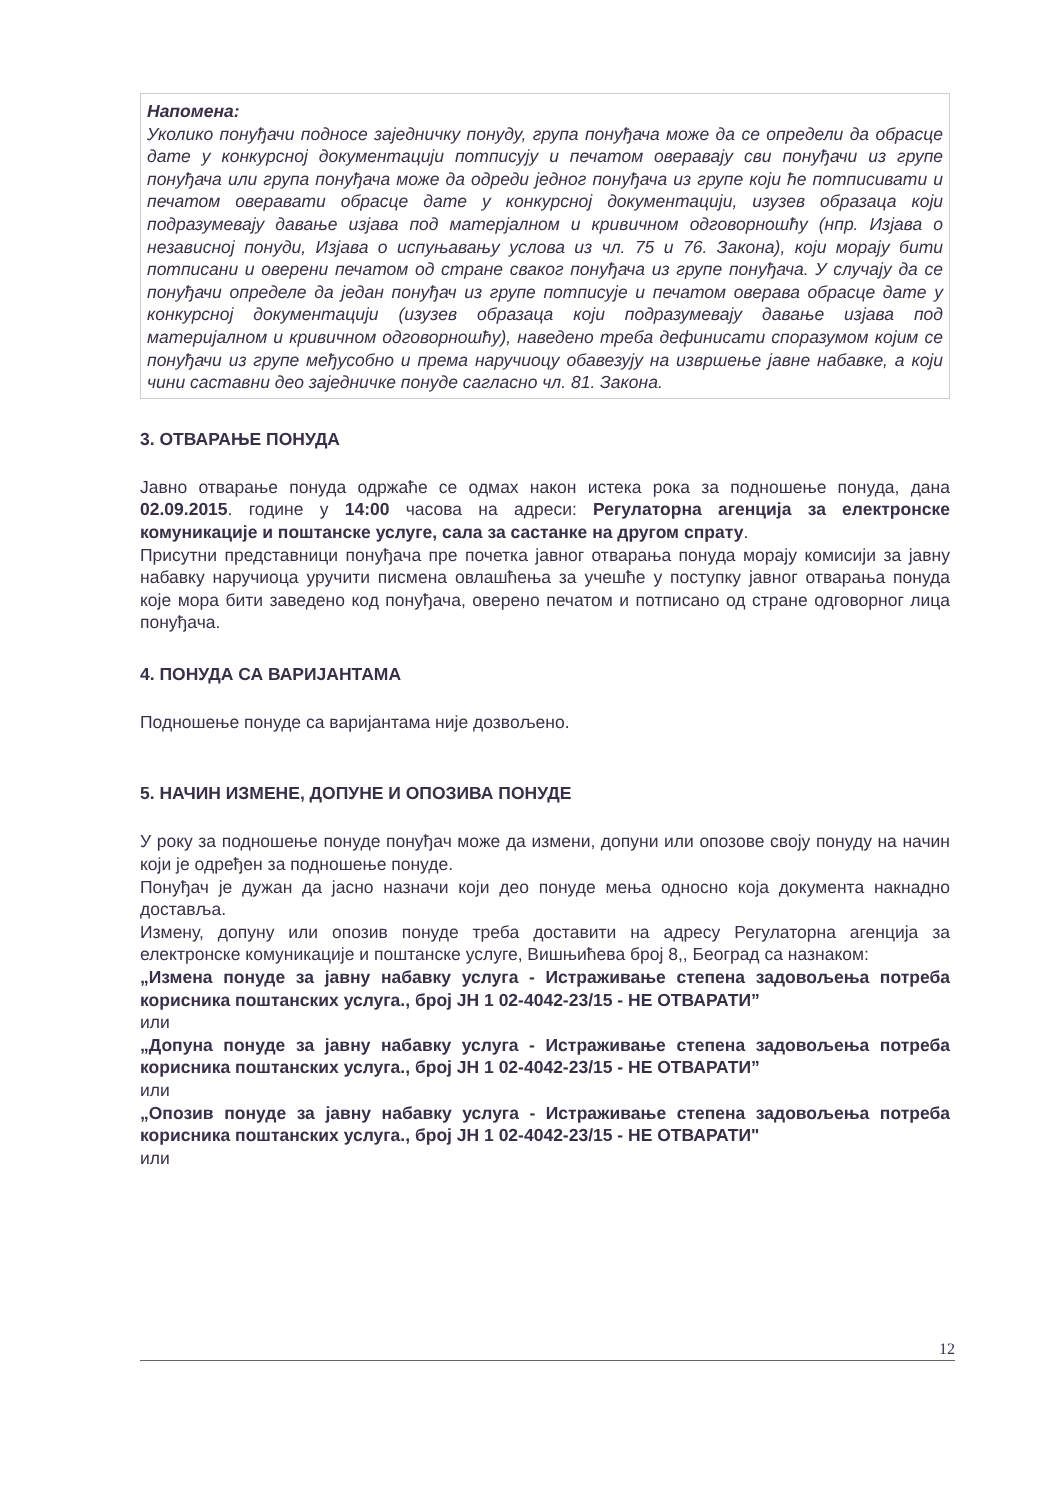Напомена:
Уколико понуђачи подносе заједничку понуду, група понуђача може да се определи да обрасце дате у конкурсној документацији потписују и печатом оверавају сви понуђачи из групе понуђача или група понуђача може да одреди једног понуђача из групе који ће потписивати и печатом оверавати обрасце дате у конкурсној документацији, изузев образаца који подразумевају давање изјава под матерјалном и кривичном одговорношћу (нпр. Изјава о независној понуди, Изјава о испуњавању услова из чл. 75 и 76. Закона), који морају бити потписани и оверени печатом од стране сваког понуђача из групе понуђача. У случају да се понуђачи определе да један понуђач из групе потписује и печатом оверава обрасце дате у конкурсној документацији (изузев образаца који подразумевају давање изјава под материјалном и кривичном одговорношћу), наведено треба дефинисати споразумом којим се понуђачи из групе међусобно и према наручиоцу обавезују на извршење јавне набавке, а који чини саставни део заједничке понуде сагласно чл. 81. Закона.
3. ОТВАРАЊЕ ПОНУДА
Јавно отварање понуда одржаће се одмах након истека рока за подношење понуда, дана 02.09.2015. године у 14:00 часова на адреси: Регулаторна агенција за електронске комуникације и поштанске услуге, сала за састанке на другом спрату.
Присутни представници понуђача пре почетка јавног отварања понуда морају комисији за јавну набавку наручиоца уручити писмена овлашћења за учешће у поступку јавног отварања понуда које мора бити заведено код понуђача, оверено печатом и потписано од стране одговорног лица понуђача.
4. ПОНУДА СА ВАРИЈАНТАМА
Подношење понуде са варијантама није дозвољено.
5. НАЧИН ИЗМЕНЕ, ДОПУНЕ И ОПОЗИВА ПОНУДЕ
У року за подношење понуде понуђач може да измени, допуни или опозове своју понуду на начин који је одређен за подношење понуде.
Понуђач је дужан да јасно назначи који део понуде мења односно која документа накнадно доставља.
Измену, допуну или опозив понуде треба доставити на адресу Регулаторна агенција за електронске комуникације и поштанске услуге, Вишњићева број 8,, Београд са назнаком:
„Измена понуде за јавну набавку услуга - Истраживање степена задовољења потреба корисника поштанских услуга., број ЈН 1 02-4042-23/15 - НЕ ОТВАРАТИ”
или
„Допуна понуде за јавну набавку услуга - Истраживање степена задовољења потреба корисника поштанских услуга., број ЈН 1 02-4042-23/15 - НЕ ОТВАРАТИ”
или
„Опозив понуде за јавну набавку услуга - Истраживање степена задовољења потреба корисника поштанских услуга., број ЈН 1 02-4042-23/15 - НЕ ОТВАРАТИ"
или
12